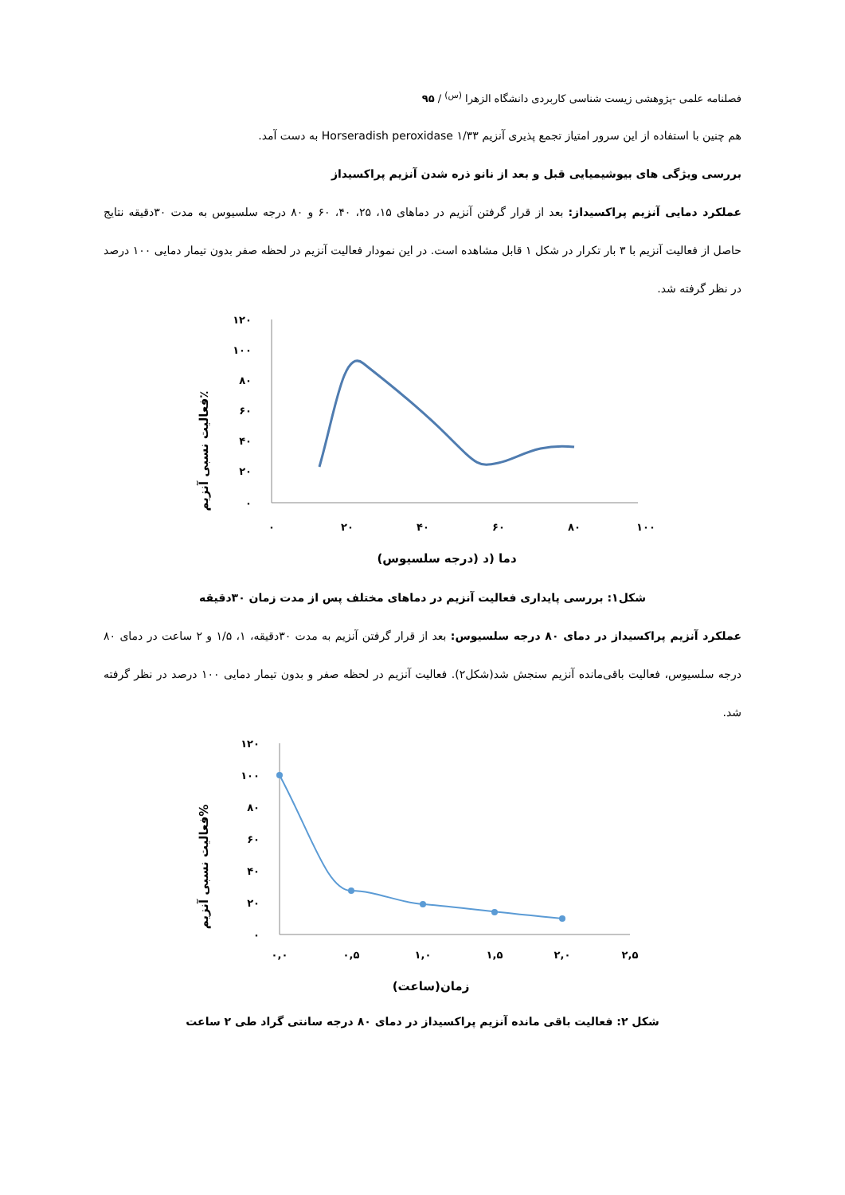فصلنامه علمی -پژوهشی زیست شناسی کاربردی دانشگاه الزهرا <sup>(س)</sup> / ۹۵
هم چنین با استفاده از این سرور امتیاز تجمع پذیری آنزیم Horseradish peroxidase ۱/۳۳ به دست آمد.
بررسی ویژگی های بیوشیمیایی قبل و بعد از نانو ذره شدن آنزیم پراکسیداز
عملکرد دمایی آنزیم پراکسیداز: بعد از قرار گرفتن آنزیم در دماهای ۱۵، ۲۵، ۴۰، ۶۰ و ۸۰ درجه سلسیوس به مدت ۳۰دقیقه نتایج حاصل از فعالیت آنزیم با ۳ بار تکرار در شکل ۱ قابل مشاهده است. در این نمودار فعالیت آنزیم در لحظه صفر بدون تیمار دمایی ۱۰۰ درصد در نظر گرفته شد.
فعالیت نسبی آنزیم٪
۱۲۰
۱۰۰
۸۰
۶۰
۴۰
۲۰
۰
۰
۲۰
۴۰
۶۰
۸۰
۱۰۰
دما (د (درجه سلسیوس)
شکل۱: بررسی پایداری فعالیت آنزیم در دماهای مختلف پس از مدت زمان ۳۰دقیقه
عملکرد آنزیم پراکسیداز در دمای ۸۰ درجه سلسیوس: بعد از قرار گرفتن آنزیم به مدت ۳۰دقیقه، ۱، ۱/۵ و ۲ ساعت در دمای ۸۰ درجه سلسیوس، فعالیت باقی‌مانده آنزیم سنجش شد(شکل۲). فعالیت آنزیم در لحظه صفر و بدون تیمار دمایی ۱۰۰ درصد در نظر گرفته شد.
فعالیت نسبی آنزیم%
۱۲۰
۱۰۰
۸۰
۶۰
۴۰
۲۰
۰
۰,۰
۰,۵
۱,۰
۱,۵
۲,۰
۲,۵
زمان(ساعت)
شکل ۲: فعالیت باقی مانده آنزیم پراکسیداز در دمای ۸۰ درجه سانتی گراد طی ۲ ساعت